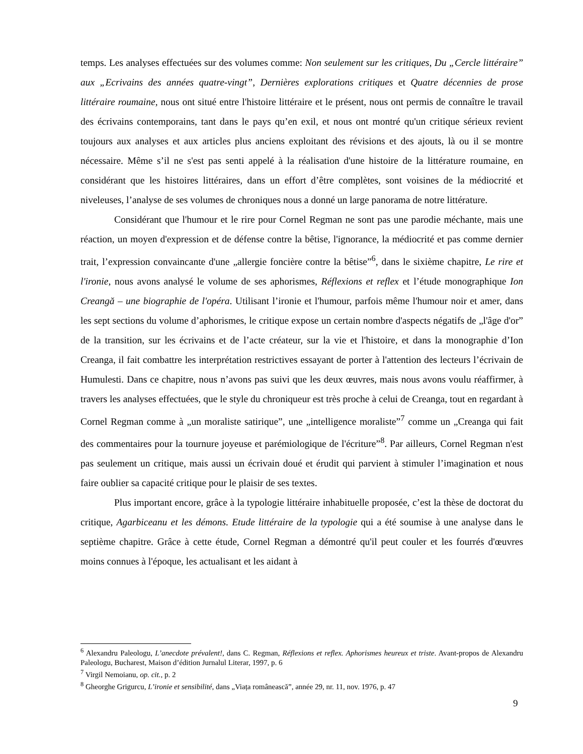temps. Les analyses effectuées sur des volumes comme: Non seulement sur les critiques, Du „Cercle littéraire” aux „Ecrivains des années quatre-vingt”, Dernières explorations critiques et Quatre décennies de prose littéraire roumaine, nous ont situé entre l'histoire littéraire et le présent, nous ont permis de connaître le travail des écrivains contemporains, tant dans le pays qu’en exil, et nous ont montré qu'un critique sérieux revient toujours aux analyses et aux articles plus anciens exploitant des révisions et des ajouts, là ou il se montre nécessaire. Même s’il ne s'est pas senti appelé à la réalisation d'une histoire de la littérature roumaine, en considérant que les histoires littéraires, dans un effort d’être complètes, sont voisines de la médiocrité et niveleuses, l’analyse de ses volumes de chroniques nous a donné un large panorama de notre littérature.
Considérant que l'humour et le rire pour Cornel Regman ne sont pas une parodie méchante, mais une réaction, un moyen d'expression et de défense contre la bêtise, l'ignorance, la médiocrité et pas comme dernier trait, l’expression convaincante d'une „allergie foncière contre la bêtise”<sup>6</sup>, dans le sixième chapitre, Le rire et l'ironie, nous avons analysé le volume de ses aphorismes, Réflexions et reflex et l’étude monographique Ion Creangă – une biographie de l'opéra. Utilisant l’ironie et l'humour, parfois même l'humour noir et amer, dans les sept sections du volume d’aphorismes, le critique expose un certain nombre d'aspects négatifs de „l'âge d'or” de la transition, sur les écrivains et de l’acte créateur, sur la vie et l'histoire, et dans la monographie d’Ion Creanga, il fait combattre les interprétation restrictives essayant de porter à l'attention des lecteurs l’écrivain de Humulesti. Dans ce chapitre, nous n’avons pas suivi que les deux œuvres, mais nous avons voulu réaffirmer, à travers les analyses effectuées, que le style du chroniqueur est très proche à celui de Creanga, tout en regardant à Cornel Regman comme à „un moraliste satirique”, une „intelligence moraliste”<sup>7</sup> comme un „Creanga qui fait des commentaires pour la tournure joyeuse et parémiologique de l'écriture”<sup>8</sup>. Par ailleurs, Cornel Regman n'est pas seulement un critique, mais aussi un écrivain doué et érudit qui parvient à stimuler l’imagination et nous faire oublier sa capacité critique pour le plaisir de ses textes.
Plus important encore, grâce à la typologie littéraire inhabituelle proposée, c’est la thèse de doctorat du critique, Agarbiceanu et les démons. Etude littéraire de la typologie qui a été soumise à une analyse dans le septième chapitre. Grâce à cette étude, Cornel Regman a démontré qu'il peut couler et les fourrés d'œuvres moins connues à l'époque, les actualisant et les aidant à
<sup>6</sup> Alexandru Paleologu, L’anecdote prévalent!, dans C. Regman, Réflexions et reflex. Aphorismes heureux et triste. Avant-propos de Alexandru Paleologu, Bucharest, Maison d’édition Jurnalul Literar, 1997, p. 6
<sup>7</sup> Virgil Nemoianu, op. cit., p. 2
<sup>8</sup> Gheorghe Grigurcu, L’ironie et sensibilité, dans „Viața românească”, année 29, nr. 11, nov. 1976, p. 47
9